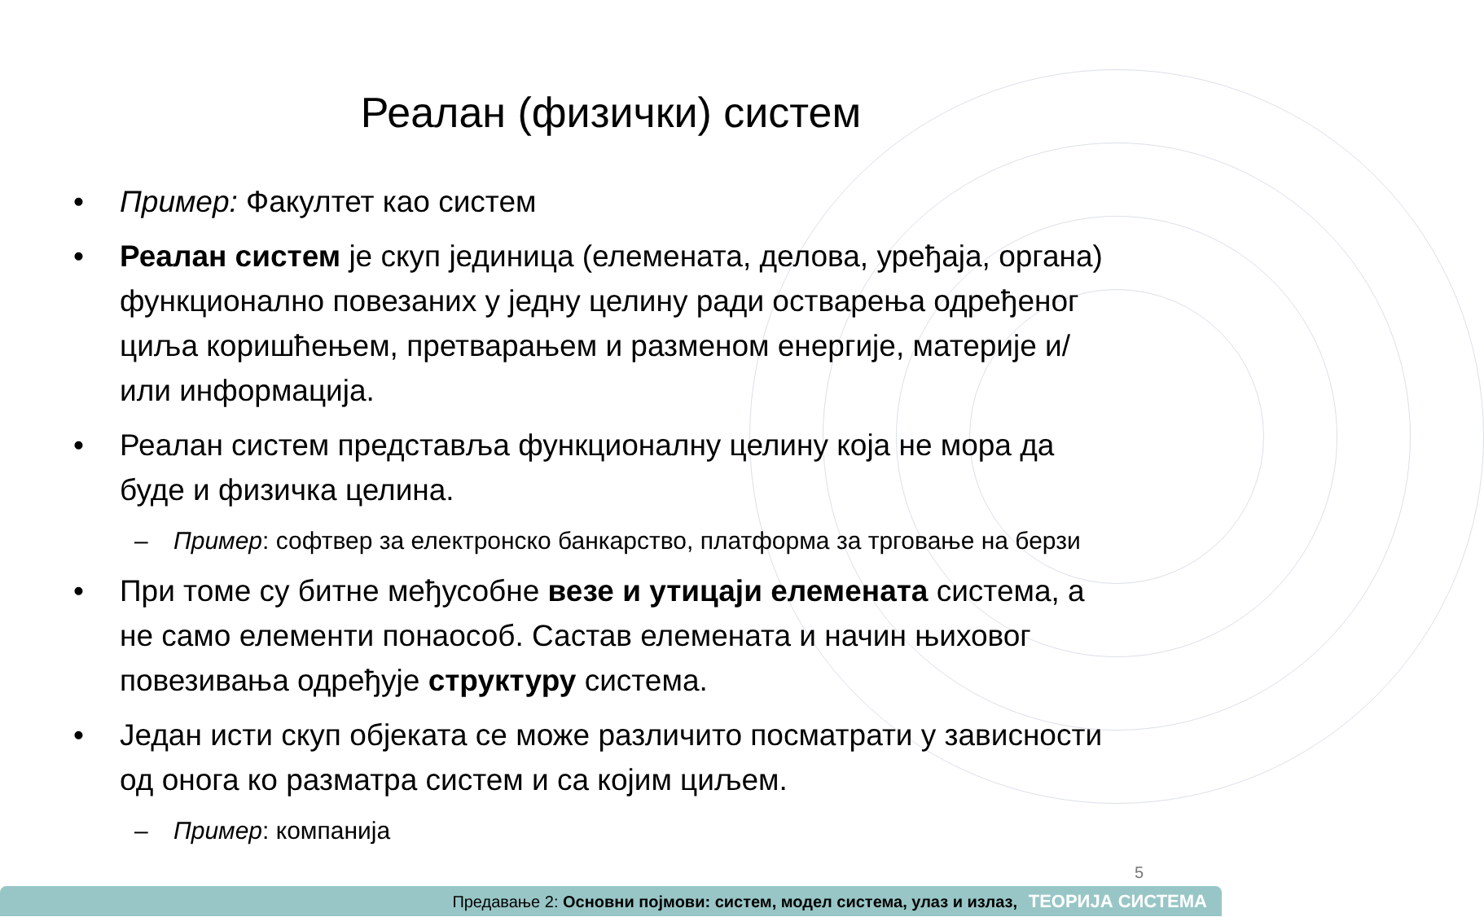Реалан (физички) систем
• Пример: Факултет као систем
• Реалан систем је скуп јединица (елемената, делова, уређаја, органа) функционално повезаних у једну целину ради остварења одређеног циља коришћењем, претварањем и разменом енергије, материје и/или информација.
• Реалан систем представља функционалну целину која не мора да буде и физичка целина.
– Пример: софтвер за електронско банкарство, платформа за трговање на берзи
• При томе су битне међусобне везе и утицаји елемената система, а не само елементи понаособ. Састав елемената и начин њиховог повезивања одређује структуру система.
• Један исти скуп објеката се може различито посматрати у зависности од онога ко разматра систем и са којим циљем.
– Пример: компанија
5
Предавање 2: Основни појмови: систем, модел система, улаз и излаз, ТЕОРИЈА СИСТЕМА